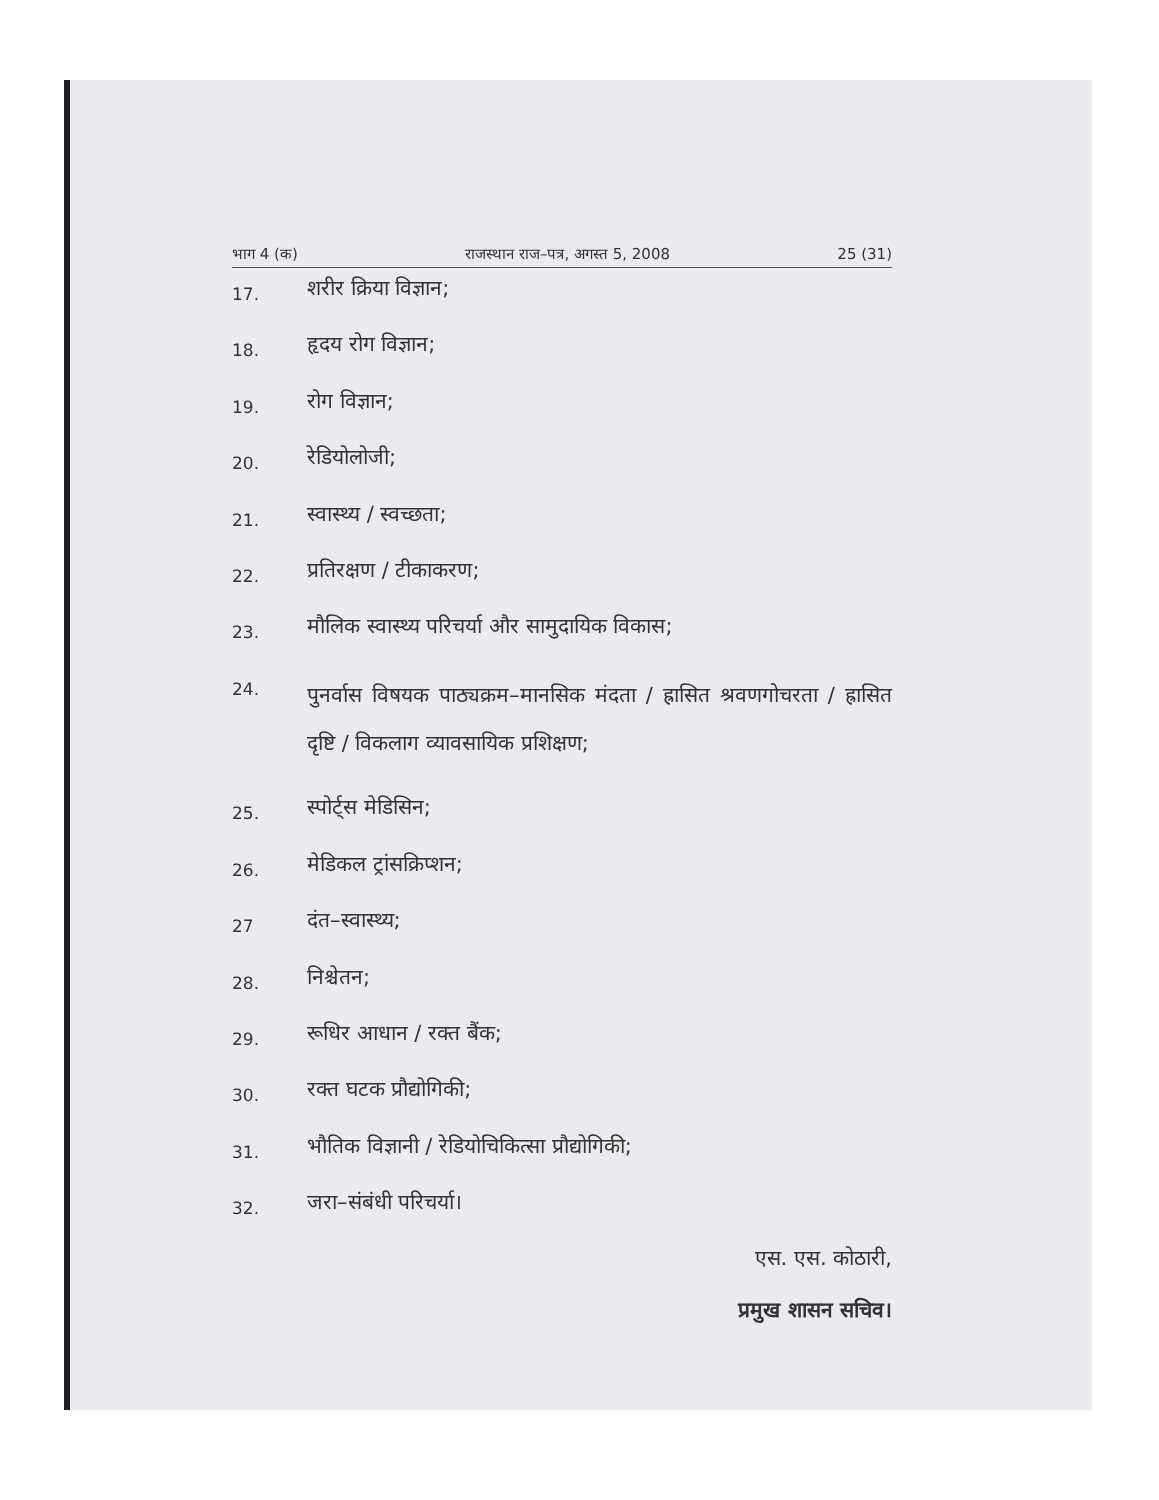भाग 4 (क) राजस्थान राज–पत्र, अगस्त 5, 2008 25 (31)
17. शरीर क्रिया विज्ञान;
18. हृदय रोग विज्ञान;
19. रोग विज्ञान;
20. रेडियोलोजी;
21. स्वास्थ्य / स्वच्छता;
22. प्रतिरक्षण / टीकाकरण;
23. मौलिक स्वास्थ्य परिचर्या और सामुदायिक विकास;
24. पुनर्वास विषयक पाठ्यक्रम–मानसिक मंदता / ह्रासित श्रवणगोचरता / ह्रासित दृष्टि / विकलाग व्यावसायिक प्रशिक्षण;
25. स्पोर्ट्स मेडिसिन;
26. मेडिकल ट्रांसक्रिप्शन;
27 दंत–स्वास्थ्य;
28. निश्चेतन;
29. रूधिर आधान / रक्त बैंक;
30. रक्त घटक प्रौद्योगिकी;
31. भौतिक विज्ञानी / रेडियोचिकित्सा प्रौद्योगिकी;
32. जरा–संबंधी परिचर्या।
एस. एस. कोठारी,
प्रमुख शासन सचिव।